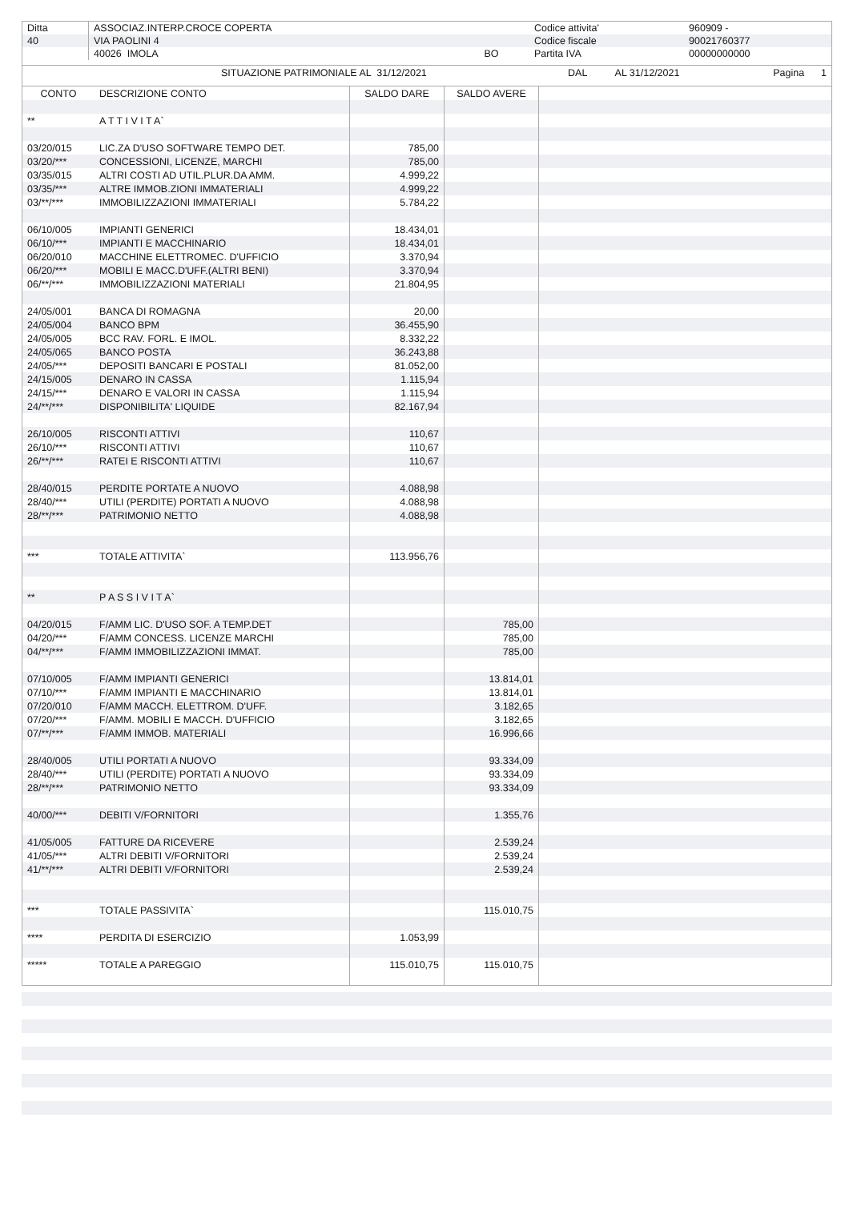| Ditta | ASSOCIAZ.INTERP.CROCE COPERTA | | Codice attivita' | 960909 - |
| 40 | VIA PAOLINI 4 | | Codice fiscale | 90021760377 |
| | 40026 IMOLA | BO | Partita IVA | 00000000000 |
| | SITUAZIONE PATRIMONIALE AL 31/12/2021 | DAL | AL 31/12/2021 | Pagina 1 |
| CONTO | DESCRIZIONE CONTO | SALDO DARE | SALDO AVERE | |
| --- | --- | --- | --- | --- |
| ** | A T T I V I T A` | | | |
| 03/20/015 | LIC.ZA D'USO SOFTWARE TEMPO DET. | 785,00 | | |
| 03/20/*** | CONCESSIONI, LICENZE, MARCHI | 785,00 | | |
| 03/35/015 | ALTRI COSTI AD UTIL.PLUR.DA AMM. | 4.999,22 | | |
| 03/35/*** | ALTRE IMMOB.ZIONI IMMATERIALI | 4.999,22 | | |
| 03/**/*** | IMMOBILIZZAZIONI IMMATERIALI | 5.784,22 | | |
| 06/10/005 | IMPIANTI GENERICI | 18.434,01 | | |
| 06/10/*** | IMPIANTI E MACCHINARIO | 18.434,01 | | |
| 06/20/010 | MACCHINE ELETTROMEC. D'UFFICIO | 3.370,94 | | |
| 06/20/*** | MOBILI E MACC.D'UFF.(ALTRI BENI) | 3.370,94 | | |
| 06/**/*** | IMMOBILIZZAZIONI MATERIALI | 21.804,95 | | |
| 24/05/001 | BANCA DI ROMAGNA | 20,00 | | |
| 24/05/004 | BANCO BPM | 36.455,90 | | |
| 24/05/005 | BCC RAV. FORL. E IMOL. | 8.332,22 | | |
| 24/05/065 | BANCO POSTA | 36.243,88 | | |
| 24/05/*** | DEPOSITI BANCARI E POSTALI | 81.052,00 | | |
| 24/15/005 | DENARO IN CASSA | 1.115,94 | | |
| 24/15/*** | DENARO E VALORI IN CASSA | 1.115,94 | | |
| 24/**/*** | DISPONIBILITA' LIQUIDE | 82.167,94 | | |
| 26/10/005 | RISCONTI ATTIVI | 110,67 | | |
| 26/10/*** | RISCONTI ATTIVI | 110,67 | | |
| 26/**/*** | RATEI E RISCONTI ATTIVI | 110,67 | | |
| 28/40/015 | PERDITE PORTATE A NUOVO | 4.088,98 | | |
| 28/40/*** | UTILI (PERDITE) PORTATI A NUOVO | 4.088,98 | | |
| 28/**/*** | PATRIMONIO NETTO | 4.088,98 | | |
| *** | TOTALE ATTIVITA` | 113.956,76 | | |
| ** | P A S S I V I T A` | | | |
| 04/20/015 | F/AMM LIC. D'USO SOF. A TEMP.DET | | 785,00 | |
| 04/20/*** | F/AMM CONCESS. LICENZE MARCHI | | 785,00 | |
| 04/**/*** | F/AMM IMMOBILIZZAZIONI IMMAT. | | 785,00 | |
| 07/10/005 | F/AMM IMPIANTI GENERICI | | 13.814,01 | |
| 07/10/*** | F/AMM IMPIANTI E MACCHINARIO | | 13.814,01 | |
| 07/20/010 | F/AMM MACCH. ELETTROM. D'UFF. | | 3.182,65 | |
| 07/20/*** | F/AMM. MOBILI E MACCH. D'UFFICIO | | 3.182,65 | |
| 07/**/*** | F/AMM IMMOB. MATERIALI | | 16.996,66 | |
| 28/40/005 | UTILI PORTATI A NUOVO | | 93.334,09 | |
| 28/40/*** | UTILI (PERDITE) PORTATI A NUOVO | | 93.334,09 | |
| 28/**/*** | PATRIMONIO NETTO | | 93.334,09 | |
| 40/00/*** | DEBITI V/FORNITORI | | 1.355,76 | |
| 41/05/005 | FATTURE DA RICEVERE | | 2.539,24 | |
| 41/05/*** | ALTRI DEBITI V/FORNITORI | | 2.539,24 | |
| 41/**/*** | ALTRI DEBITI V/FORNITORI | | 2.539,24 | |
| *** | TOTALE PASSIVITA` | | 115.010,75 | |
| **** | PERDITA DI ESERCIZIO | 1.053,99 | | |
| ***** | TOTALE A PAREGGIO | 115.010,75 | 115.010,75 | |